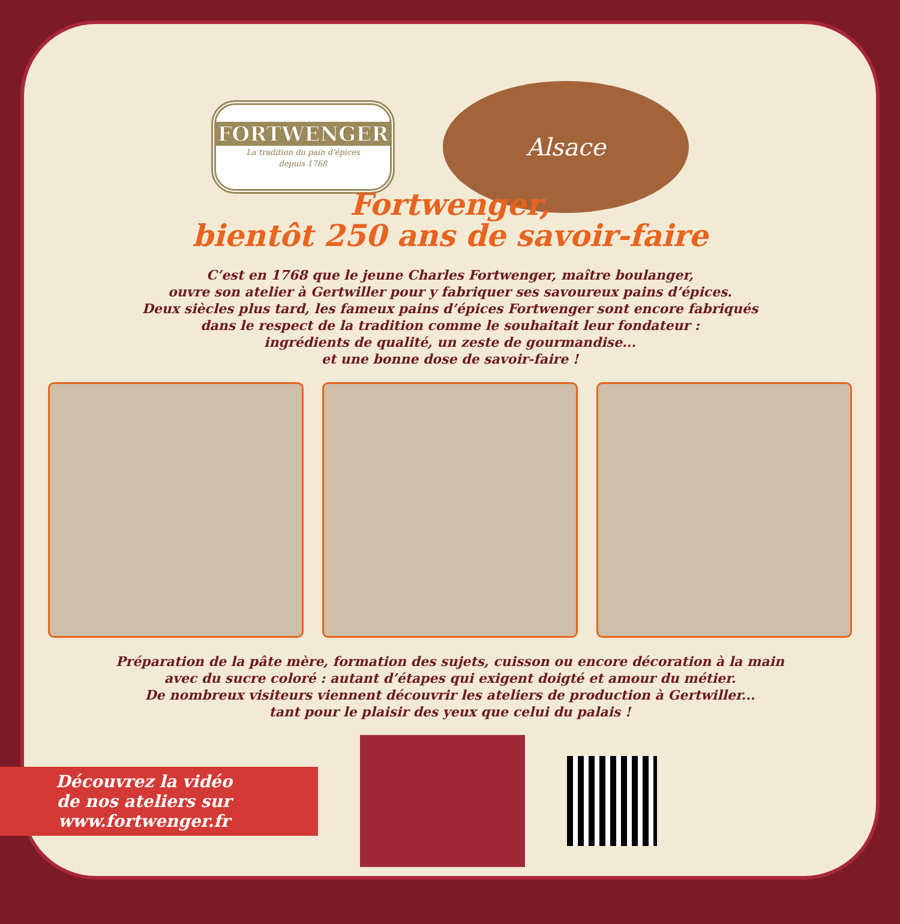FORTWENGER
La tradition du pain d'épices
depuis 1768
Alsace
Fortwenger,
bientôt 250 ans de savoir-faire
C’est en 1768 que le jeune Charles Fortwenger, maître boulanger,
ouvre son atelier à Gertwiller pour y fabriquer ses savoureux pains d’épices.
Deux siècles plus tard, les fameux pains d’épices Fortwenger sont encore fabriqués
dans le respect de la tradition comme le souhaitait leur fondateur :
ingrédients de qualité, un zeste de gourmandise...
et une bonne dose de savoir-faire !
Préparation de la pâte mère, formation des sujets, cuisson ou encore décoration à la main
avec du sucre coloré : autant d’étapes qui exigent doigté et amour du métier.
De nombreux visiteurs viennent découvrir les ateliers de production à Gertwiller...
tant pour le plaisir des yeux que celui du palais !
Découvrez la vidéo
de nos ateliers sur
www.fortwenger.fr